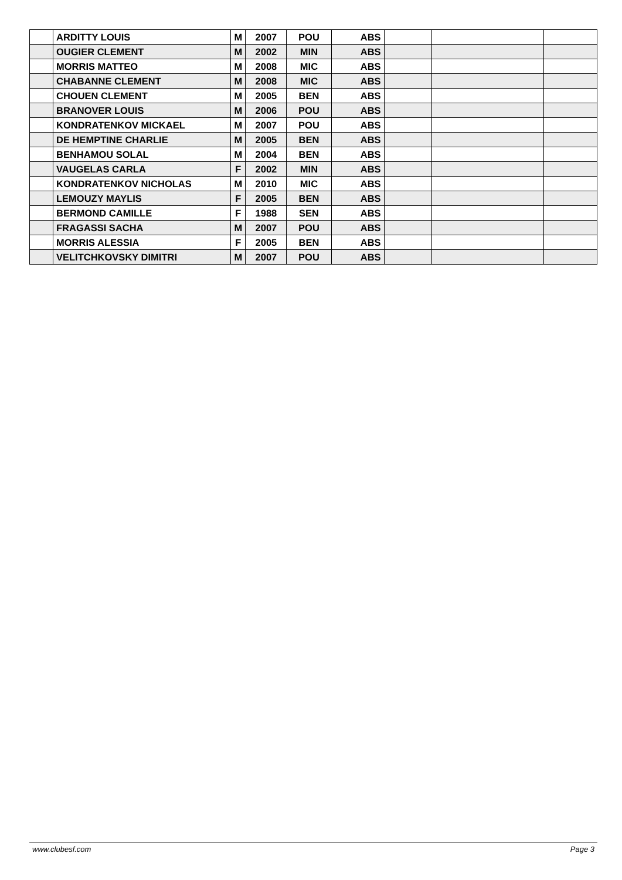| | ARDITTY LOUIS | M | 2007 | POU | ABS | | | |
| | OUGIER CLEMENT | M | 2002 | MIN | ABS | | | |
| | MORRIS MATTEO | M | 2008 | MIC | ABS | | | |
| | CHABANNE CLEMENT | M | 2008 | MIC | ABS | | | |
| | CHOUEN CLEMENT | M | 2005 | BEN | ABS | | | |
| | BRANOVER LOUIS | M | 2006 | POU | ABS | | | |
| | KONDRATENKOV MICKAEL | M | 2007 | POU | ABS | | | |
| | DE HEMPTINE CHARLIE | M | 2005 | BEN | ABS | | | |
| | BENHAMOU SOLAL | M | 2004 | BEN | ABS | | | |
| | VAUGELAS CARLA | F | 2002 | MIN | ABS | | | |
| | KONDRATENKOV NICHOLAS | M | 2010 | MIC | ABS | | | |
| | LEMOUZY MAYLIS | F | 2005 | BEN | ABS | | | |
| | BERMOND CAMILLE | F | 1988 | SEN | ABS | | | |
| | FRAGASSI SACHA | M | 2007 | POU | ABS | | | |
| | MORRIS ALESSIA | F | 2005 | BEN | ABS | | | |
| | VELITCHKOVSKY DIMITRI | M | 2007 | POU | ABS | | | |
www.clubesf.com Page 3